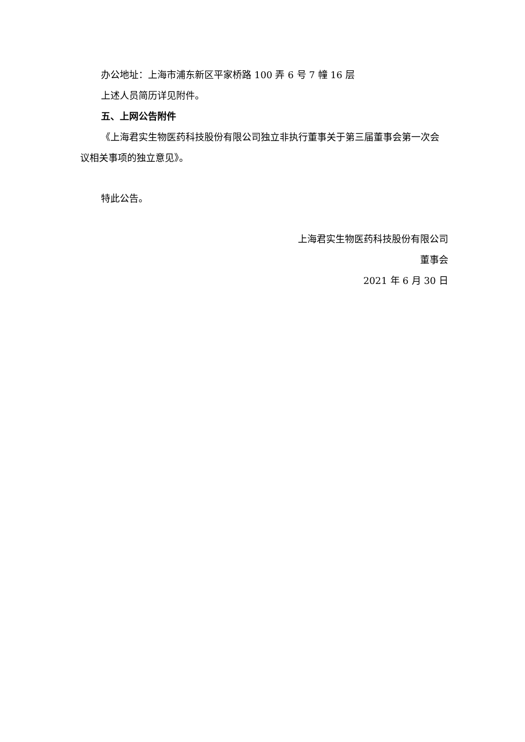办公地址：上海市浦东新区平家桥路 100 弄 6 号 7 幢 16 层
上述人员简历详见附件。
五、上网公告附件
《上海君实生物医药科技股份有限公司独立非执行董事关于第三届董事会第一次会议相关事项的独立意见》。
特此公告。
上海君实生物医药科技股份有限公司
董事会
2021 年 6 月 30 日